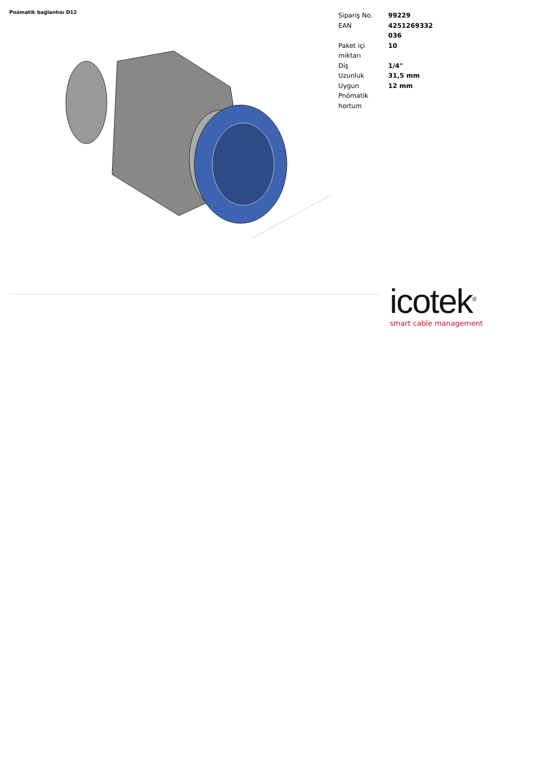Pnömatik bağlantısı D12
| Sipariş No. | 99229 |
| EAN | 4251269332 036 |
| Paket içi miktarı | 10 |
| Diş | 1/4" |
| Uzunluk | 31,5 mm |
| Uygun Pnömatik hortum | 12 mm |
icotek<sup>®</sup>
smart cable management